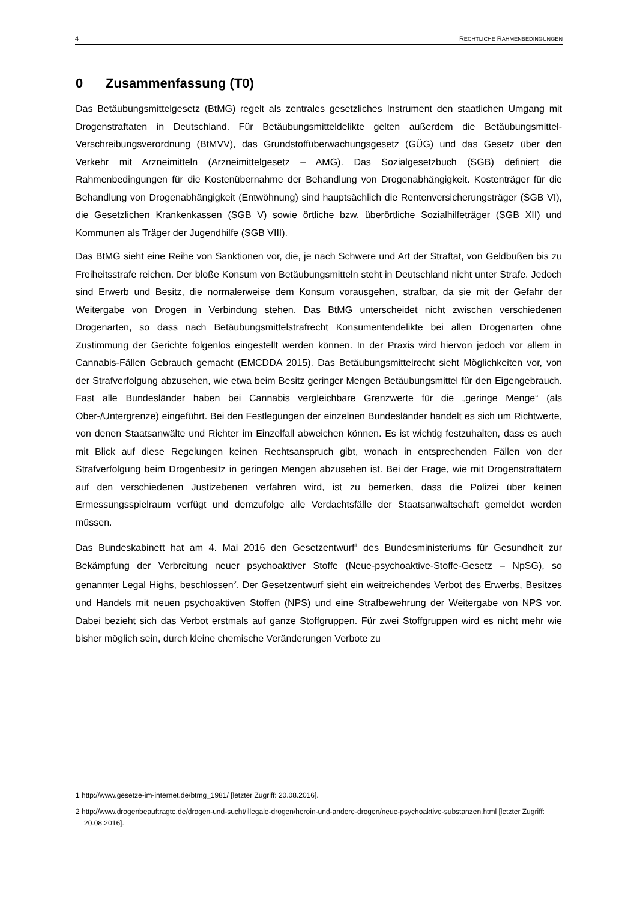4 RECHTLICHE RAHMENBEDINGUNGEN
0 Zusammenfassung (T0)
Das Betäubungsmittelgesetz (BtMG) regelt als zentrales gesetzliches Instrument den staatlichen Umgang mit Drogenstraftaten in Deutschland. Für Betäubungsmitteldelikte gelten außerdem die Betäubungsmittel-Verschreibungsverordnung (BtMVV), das Grundstoffüberwachungsgesetz (GÜG) und das Gesetz über den Verkehr mit Arzneimitteln (Arzneimittelgesetz – AMG). Das Sozialgesetzbuch (SGB) definiert die Rahmenbedingungen für die Kostenübernahme der Behandlung von Drogenabhängigkeit. Kostenträger für die Behandlung von Drogenabhängigkeit (Entwöhnung) sind hauptsächlich die Rentenversicherungsträger (SGB VI), die Gesetzlichen Krankenkassen (SGB V) sowie örtliche bzw. überörtliche Sozialhilfeträger (SGB XII) und Kommunen als Träger der Jugendhilfe (SGB VIII).
Das BtMG sieht eine Reihe von Sanktionen vor, die, je nach Schwere und Art der Straftat, von Geldbußen bis zu Freiheitsstrafe reichen. Der bloße Konsum von Betäubungsmitteln steht in Deutschland nicht unter Strafe. Jedoch sind Erwerb und Besitz, die normalerweise dem Konsum vorausgehen, strafbar, da sie mit der Gefahr der Weitergabe von Drogen in Verbindung stehen. Das BtMG unterscheidet nicht zwischen verschiedenen Drogenarten, so dass nach Betäubungsmittelstrafrecht Konsumentendelikte bei allen Drogenarten ohne Zustimmung der Gerichte folgenlos eingestellt werden können. In der Praxis wird hiervon jedoch vor allem in Cannabis-Fällen Gebrauch gemacht (EMCDDA 2015). Das Betäubungsmittelrecht sieht Möglichkeiten vor, von der Strafverfolgung abzusehen, wie etwa beim Besitz geringer Mengen Betäubungsmittel für den Eigengebrauch. Fast alle Bundesländer haben bei Cannabis vergleichbare Grenzwerte für die „geringe Menge“ (als Ober-/Untergrenze) eingeführt. Bei den Festlegungen der einzelnen Bundesländer handelt es sich um Richtwerte, von denen Staatsanwälte und Richter im Einzelfall abweichen können. Es ist wichtig festzuhalten, dass es auch mit Blick auf diese Regelungen keinen Rechtsanspruch gibt, wonach in entsprechenden Fällen von der Strafverfolgung beim Drogenbesitz in geringen Mengen abzusehen ist. Bei der Frage, wie mit Drogenstraftätern auf den verschiedenen Justizebenen verfahren wird, ist zu bemerken, dass die Polizei über keinen Ermessungsspielraum verfügt und demzufolge alle Verdachtsfälle der Staatsanwaltschaft gemeldet werden müssen.
Das Bundeskabinett hat am 4. Mai 2016 den Gesetzentwurf<sup>1</sup> des Bundesministeriums für Gesundheit zur Bekämpfung der Verbreitung neuer psychoaktiver Stoffe (Neue-psychoaktive-Stoffe-Gesetz – NpSG), so genannter Legal Highs, beschlossen<sup>2</sup>. Der Gesetzentwurf sieht ein weitreichendes Verbot des Erwerbs, Besitzes und Handels mit neuen psychoaktiven Stoffen (NPS) und eine Strafbewehrung der Weitergabe von NPS vor. Dabei bezieht sich das Verbot erstmals auf ganze Stoffgruppen. Für zwei Stoffgruppen wird es nicht mehr wie bisher möglich sein, durch kleine chemische Veränderungen Verbote zu
1 http://www.gesetze-im-internet.de/btmg_1981/ [letzter Zugriff: 20.08.2016].
2 http://www.drogenbeauftragte.de/drogen-und-sucht/illegale-drogen/heroin-und-andere-drogen/neue-psychoaktive-substanzen.html [letzter Zugriff: 20.08.2016].